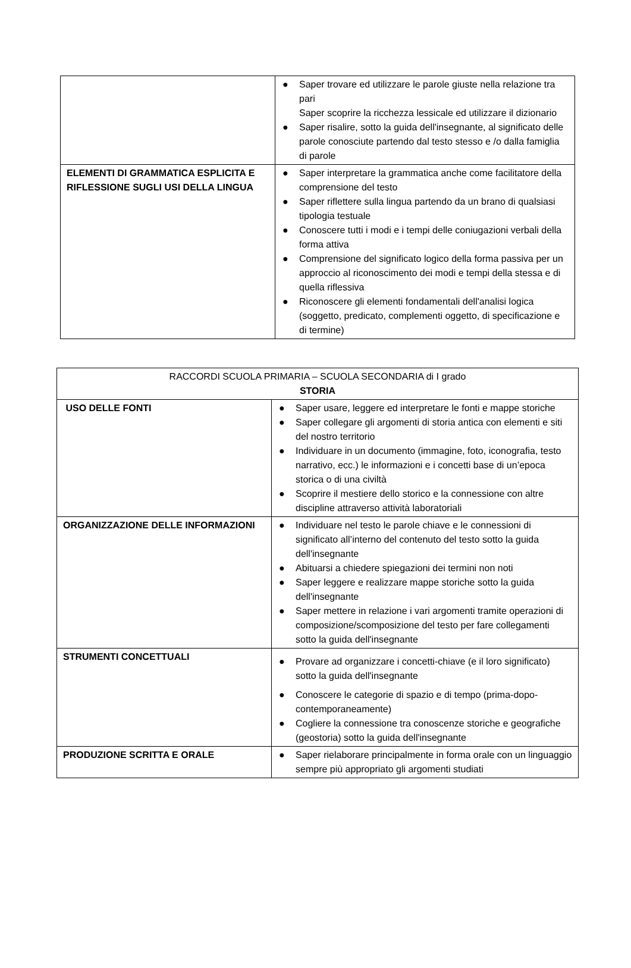| | ● Saper trovare ed utilizzare le parole giuste nella relazione tra pari Saper scoprire la ricchezza lessicale ed utilizzare il dizionario ● Saper risalire, sotto la guida dell'insegnante, al significato delle parole conosciute partendo dal testo stesso e /o dalla famiglia di parole |
| ELEMENTI DI GRAMMATICA ESPLICITA E RIFLESSIONE SUGLI USI DELLA LINGUA | ● Saper interpretare la grammatica anche come facilitatore della comprensione del testo ● Saper riflettere sulla lingua partendo da un brano di qualsiasi tipologia testuale ● Conoscere tutti i modi e i tempi delle coniugazioni verbali della forma attiva ● Comprensione del significato logico della forma passiva per un approccio al riconoscimento dei modi e tempi della stessa e di quella riflessiva ● Riconoscere gli elementi fondamentali dell'analisi logica (soggetto, predicato, complementi oggetto, di specificazione e di termine) |
| RACCORDI SCUOLA PRIMARIA – SCUOLA SECONDARIA di I grado STORIA | |
| USO DELLE FONTI | ● Saper usare, leggere ed interpretare le fonti e mappe storiche ● Saper collegare gli argomenti di storia antica con elementi e siti del nostro territorio ● Individuare in un documento (immagine, foto, iconografia, testo narrativo, ecc.) le informazioni e i concetti base di un’epoca storica o di una civiltà ● Scoprire il mestiere dello storico e la connessione con altre discipline attraverso attività laboratoriali |
| ORGANIZZAZIONE DELLE INFORMAZIONI | ● Individuare nel testo le parole chiave e le connessioni di significato all’interno del contenuto del testo sotto la guida dell'insegnante ● Abituarsi a chiedere spiegazioni dei termini non noti ● Saper leggere e realizzare mappe storiche sotto la guida dell'insegnante ● Saper mettere in relazione i vari argomenti tramite operazioni di composizione/scomposizione del testo per fare collegamenti sotto la guida dell'insegnante |
| STRUMENTI CONCETTUALI | ● Provare ad organizzare i concetti-chiave (e il loro significato) sotto la guida dell'insegnante ● Conoscere le categorie di spazio e di tempo (prima-dopo-contemporaneamente) ● Cogliere la connessione tra conoscenze storiche e geografiche (geostoria) sotto la guida dell'insegnante |
| PRODUZIONE SCRITTA E ORALE | ● Saper rielaborare principalmente in forma orale con un linguaggio sempre più appropriato gli argomenti studiati |